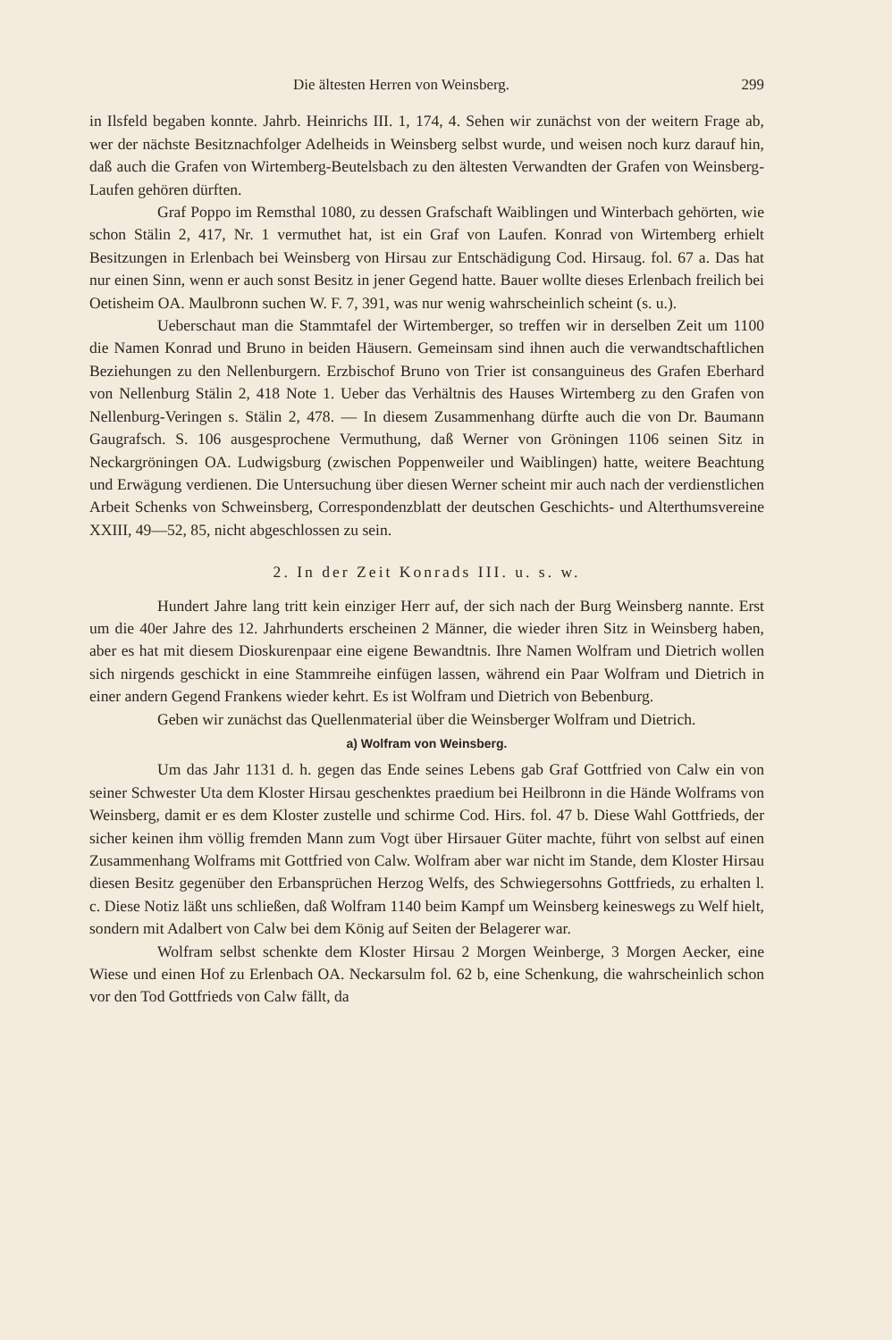Die ältesten Herren von Weinsberg. 299
in Ilsfeld begaben konnte. Jahrb. Heinrichs III. 1, 174, 4. Sehen wir zunächst von der weitern Frage ab, wer der nächste Besitznachfolger Adelheids in Weinsberg selbst wurde, und weisen noch kurz darauf hin, daß auch die Grafen von Wirtemberg-Beutelsbach zu den ältesten Verwandten der Grafen von Weinsberg-Laufen gehören dürften.
Graf Poppo im Remsthal 1080, zu dessen Grafschaft Waiblingen und Winterbach gehörten, wie schon Stälin 2, 417, Nr. 1 vermuthet hat, ist ein Graf von Laufen. Konrad von Wirtemberg erhielt Besitzungen in Erlenbach bei Weinsberg von Hirsau zur Entschädigung Cod. Hirsaug. fol. 67 a. Das hat nur einen Sinn, wenn er auch sonst Besitz in jener Gegend hatte. Bauer wollte dieses Erlenbach freilich bei Oetisheim OA. Maulbronn suchen W. F. 7, 391, was nur wenig wahrscheinlich scheint (s. u.).
Ueberschaut man die Stammtafel der Wirtemberger, so treffen wir in derselben Zeit um 1100 die Namen Konrad und Bruno in beiden Häusern. Gemeinsam sind ihnen auch die verwandtschaftlichen Beziehungen zu den Nellenburgern. Erzbischof Bruno von Trier ist consanguineus des Grafen Eberhard von Nellenburg Stälin 2, 418 Note 1. Ueber das Verhältnis des Hauses Wirtemberg zu den Grafen von Nellenburg-Veringen s. Stälin 2, 478. — In diesem Zusammenhang dürfte auch die von Dr. Baumann Gaugrafsch. S. 106 ausgesprochene Vermuthung, daß Werner von Gröningen 1106 seinen Sitz in Neckargröningen OA. Ludwigsburg (zwischen Poppenweiler und Waiblingen) hatte, weitere Beachtung und Erwägung verdienen. Die Untersuchung über diesen Werner scheint mir auch nach der verdienstlichen Arbeit Schenks von Schweinsberg, Correspondenzblatt der deutschen Geschichts- und Alterthumsvereine XXIII, 49—52, 85, nicht abgeschlossen zu sein.
2. In der Zeit Konrads III. u. s. w.
Hundert Jahre lang tritt kein einziger Herr auf, der sich nach der Burg Weinsberg nannte. Erst um die 40er Jahre des 12. Jahrhunderts erscheinen 2 Männer, die wieder ihren Sitz in Weinsberg haben, aber es hat mit diesem Dioskurenpaar eine eigene Bewandtnis. Ihre Namen Wolfram und Dietrich wollen sich nirgends geschickt in eine Stammreihe einfügen lassen, während ein Paar Wolfram und Dietrich in einer andern Gegend Frankens wieder kehrt. Es ist Wolfram und Dietrich von Bebenburg.
Geben wir zunächst das Quellenmaterial über die Weinsberger Wolfram und Dietrich.
a) Wolfram von Weinsberg.
Um das Jahr 1131 d. h. gegen das Ende seines Lebens gab Graf Gottfried von Calw ein von seiner Schwester Uta dem Kloster Hirsau geschenktes praedium bei Heilbronn in die Hände Wolframs von Weinsberg, damit er es dem Kloster zustelle und schirme Cod. Hirs. fol. 47 b. Diese Wahl Gottfrieds, der sicher keinen ihm völlig fremden Mann zum Vogt über Hirsauer Güter machte, führt von selbst auf einen Zusammenhang Wolframs mit Gottfried von Calw. Wolfram aber war nicht im Stande, dem Kloster Hirsau diesen Besitz gegenüber den Erbansprüchen Herzog Welfs, des Schwiegersohns Gottfrieds, zu erhalten l. c. Diese Notiz läßt uns schließen, daß Wolfram 1140 beim Kampf um Weinsberg keineswegs zu Welf hielt, sondern mit Adalbert von Calw bei dem König auf Seiten der Belagerer war.
Wolfram selbst schenkte dem Kloster Hirsau 2 Morgen Weinberge, 3 Morgen Aecker, eine Wiese und einen Hof zu Erlenbach OA. Neckarsulm fol. 62 b, eine Schenkung, die wahrscheinlich schon vor den Tod Gottfrieds von Calw fällt, da